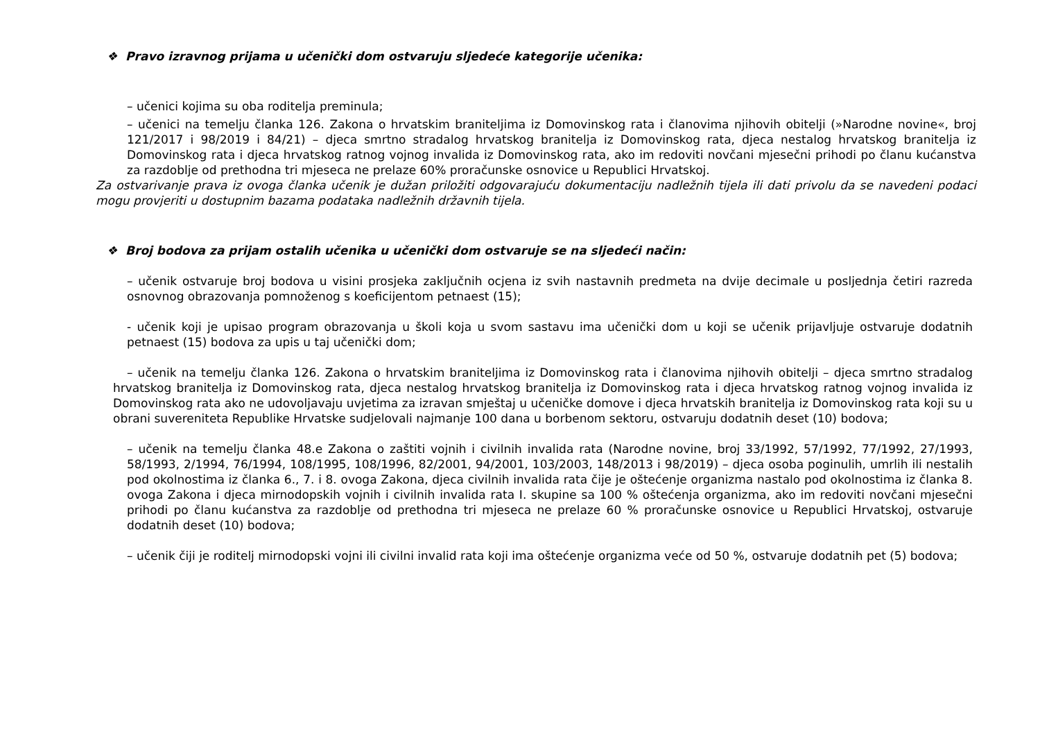❖ Pravo izravnog prijama u učenički dom ostvaruju sljedeće kategorije učenika:
– učenici kojima su oba roditelja preminula;
– učenici na temelju članka 126. Zakona o hrvatskim braniteljima iz Domovinskog rata i članovima njihovih obitelji (»Narodne novine«, broj 121/2017 i 98/2019 i 84/21) – djeca smrtno stradalog hrvatskog branitelja iz Domovinskog rata, djeca nestalog hrvatskog branitelja iz Domovinskog rata i djeca hrvatskog ratnog vojnog invalida iz Domovinskog rata, ako im redoviti novčani mjesečni prihodi po članu kućanstva za razdoblje od prethodna tri mjeseca ne prelaze 60% proračunske osnovice u Republici Hrvatskoj.
Za ostvarivanje prava iz ovoga članka učenik je dužan priložiti odgovarajuću dokumentaciju nadležnih tijela ili dati privolu da se navedeni podaci mogu provjeriti u dostupnim bazama podataka nadležnih državnih tijela.
❖ Broj bodova za prijam ostalih učenika u učenički dom ostvaruje se na sljedeći način:
– učenik ostvaruje broj bodova u visini prosjeka zaključnih ocjena iz svih nastavnih predmeta na dvije decimale u posljednja četiri razreda osnovnog obrazovanja pomnoženog s koeficijentom petnaest (15);
- učenik koji je upisao program obrazovanja u školi koja u svom sastavu ima učenički dom u koji se učenik prijavljuje ostvaruje dodatnih petnaest (15) bodova za upis u taj učenički dom;
– učenik na temelju članka 126. Zakona o hrvatskim braniteljima iz Domovinskog rata i članovima njihovih obitelji – djeca smrtno stradalog hrvatskog branitelja iz Domovinskog rata, djeca nestalog hrvatskog branitelja iz Domovinskog rata i djeca hrvatskog ratnog vojnog invalida iz Domovinskog rata ako ne udovoljavaju uvjetima za izravan smještaj u učeničke domove i djeca hrvatskih branitelja iz Domovinskog rata koji su u obrani suvereniteta Republike Hrvatske sudjelovali najmanje 100 dana u borbenom sektoru, ostvaruju dodatnih deset (10) bodova;
– učenik na temelju članka 48.e Zakona o zaštiti vojnih i civilnih invalida rata (Narodne novine, broj 33/1992, 57/1992, 77/1992, 27/1993, 58/1993, 2/1994, 76/1994, 108/1995, 108/1996, 82/2001, 94/2001, 103/2003, 148/2013 i 98/2019) – djeca osoba poginulih, umrlih ili nestalih pod okolnostima iz članka 6., 7. i 8. ovoga Zakona, djeca civilnih invalida rata čije je oštećenje organizma nastalo pod okolnostima iz članka 8. ovoga Zakona i djeca mirnodopskih vojnih i civilnih invalida rata I. skupine sa 100 % oštećenja organizma, ako im redoviti novčani mjesečni prihodi po članu kućanstva za razdoblje od prethodna tri mjeseca ne prelaze 60 % proračunske osnovice u Republici Hrvatskoj, ostvaruje dodatnih deset (10) bodova;
– učenik čiji je roditelj mirnodopski vojni ili civilni invalid rata koji ima oštećenje organizma veće od 50 %, ostvaruje dodatnih pet (5) bodova;